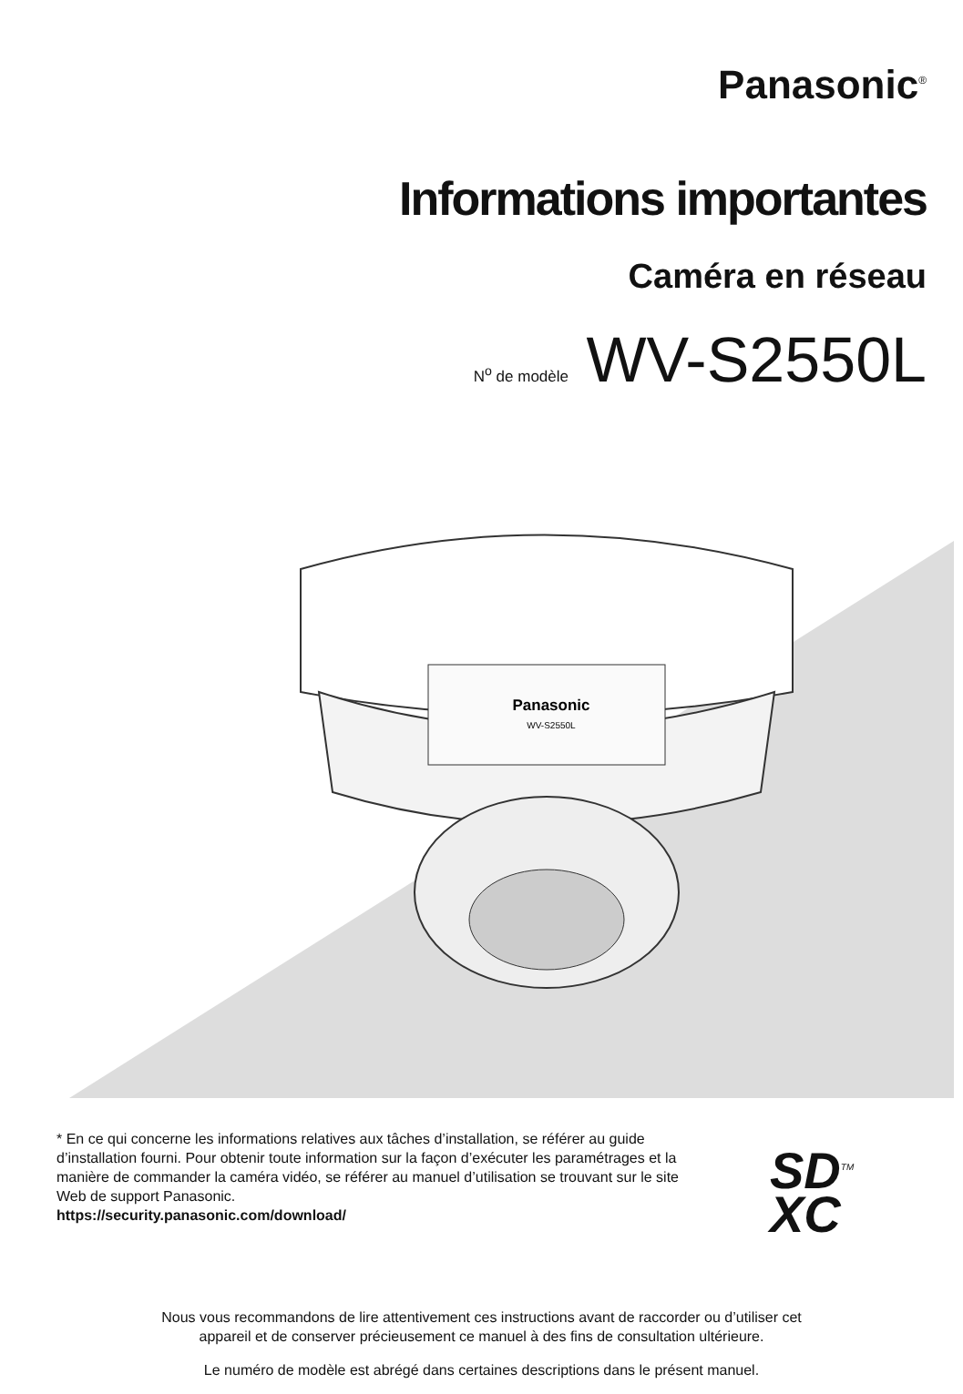Panasonic<sup>®</sup>
Informations importantes
Caméra en réseau
N<sup>o</sup> de modèle WV-S2550L
Panasonic
WV-S2550L
* En ce qui concerne les informations relatives aux tâches d’installation, se référer au guide d’installation fourni. Pour obtenir toute information sur la façon d’exécuter les paramétrages et la manière de commander la caméra vidéo, se référer au manuel d’utilisation se trouvant sur le site Web de support Panasonic.
https://security.panasonic.com/download/
SD<sup>TM</sup>
XC
Nous vous recommandons de lire attentivement ces instructions avant de raccorder ou d’utiliser cet
appareil et de conserver précieusement ce manuel à des fins de consultation ultérieure.
Le numéro de modèle est abrégé dans certaines descriptions dans le présent manuel.